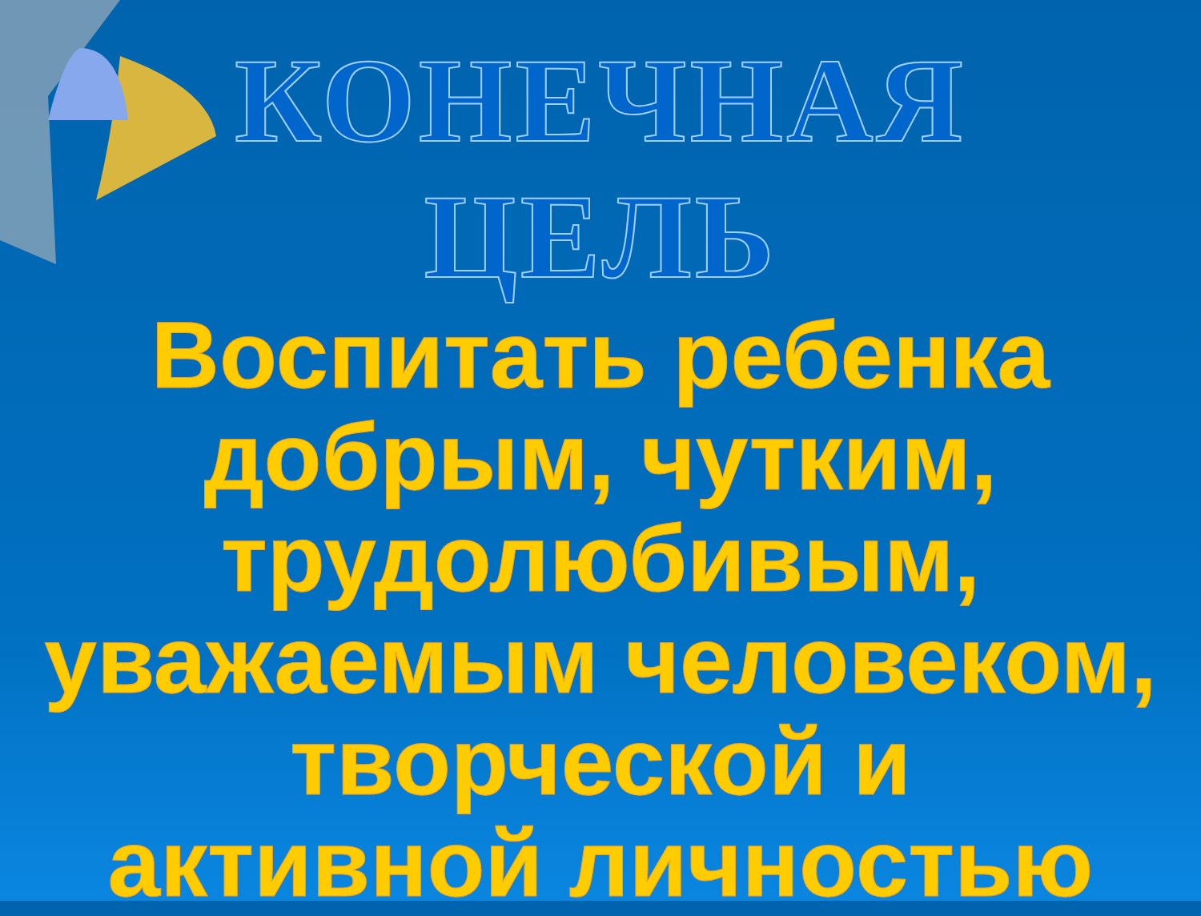КОНЕЧНАЯ
ЦЕЛЬ
Воспитать ребенка
добрым, чутким,
трудолюбивым,
уважаемым человеком,
творческой и
активной личностью